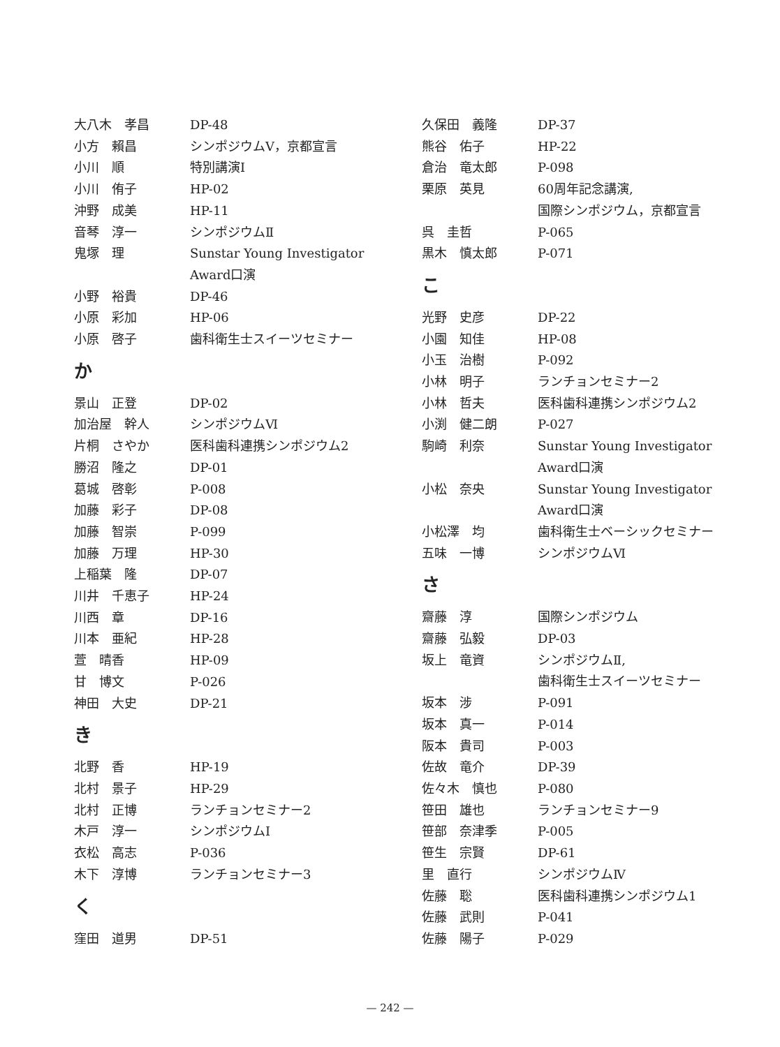| 大八木 孝昌 | DP-48 |
| 小方 賴昌 | シンポジウムⅤ，京都宣言 |
| 小川 順 | 特別講演Ⅰ |
| 小川 侑子 | HP-02 |
| 沖野 成美 | HP-11 |
| 音琴 淳一 | シンポジウムⅡ |
| 鬼塚 理 | Sunstar Young Investigator Award口演 |
| 小野 裕貴 | DP-46 |
| 小原 彩加 | HP-06 |
| 小原 啓子 | 歯科衛生士スイーツセミナー |
| か | |
| 景山 正登 | DP-02 |
| 加治屋 幹人 | シンポジウムⅥ |
| 片桐 さやか | 医科歯科連携シンポジウム2 |
| 勝沼 隆之 | DP-01 |
| 葛城 啓彰 | P-008 |
| 加藤 彩子 | DP-08 |
| 加藤 智崇 | P-099 |
| 加藤 万理 | HP-30 |
| 上稲葉 隆 | DP-07 |
| 川井 千恵子 | HP-24 |
| 川西 章 | DP-16 |
| 川本 亜紀 | HP-28 |
| 萱 晴香 | HP-09 |
| 甘 博文 | P-026 |
| 神田 大史 | DP-21 |
| き | |
| 北野 香 | HP-19 |
| 北村 景子 | HP-29 |
| 北村 正博 | ランチョンセミナー2 |
| 木戸 淳一 | シンポジウムⅠ |
| 衣松 高志 | P-036 |
| 木下 淳博 | ランチョンセミナー3 |
| く | |
| 窪田 道男 | DP-51 |
| 久保田 義隆 | DP-37 |
| 熊谷 佑子 | HP-22 |
| 倉治 竜太郎 | P-098 |
| 栗原 英見 | 60周年記念講演, 国際シンポジウム，京都宣言 |
| 呉 圭哲 | P-065 |
| 黒木 慎太郎 | P-071 |
| こ | |
| 光野 史彦 | DP-22 |
| 小園 知佳 | HP-08 |
| 小玉 治樹 | P-092 |
| 小林 明子 | ランチョンセミナー2 |
| 小林 哲夫 | 医科歯科連携シンポジウム2 |
| 小渕 健二朗 | P-027 |
| 駒崎 利奈 | Sunstar Young Investigator Award口演 |
| 小松 奈央 | Sunstar Young Investigator Award口演 |
| 小松澤 均 | 歯科衛生士ベーシックセミナー |
| 五味 一博 | シンポジウムⅥ |
| さ | |
| 齋藤 淳 | 国際シンポジウム |
| 齋藤 弘毅 | DP-03 |
| 坂上 竜資 | シンポジウムⅡ, 歯科衛生士スイーツセミナー |
| 坂本 涉 | P-091 |
| 坂本 真一 | P-014 |
| 阪本 貴司 | P-003 |
| 佐故 竜介 | DP-39 |
| 佐々木 慎也 | P-080 |
| 笹田 雄也 | ランチョンセミナー9 |
| 笹部 奈津季 | P-005 |
| 笹生 宗賢 | DP-61 |
| 里 直行 | シンポジウムⅣ |
| 佐藤 聡 | 医科歯科連携シンポジウム1 |
| 佐藤 武則 | P-041 |
| 佐藤 陽子 | P-029 |
— 242 —